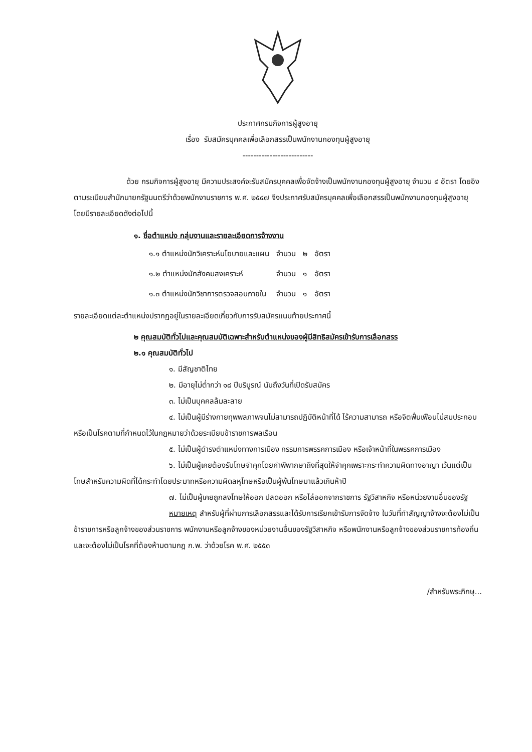ประกาศกรมกิจการผู้สูงอายุ
เรื่อง รับสมัครบุคคลเพื่อเลือกสรรเป็นพนักงานกองทุนผู้สูงอายุ
--------------------------
ด้วย กรมกิจการผู้สูงอายุ มีความประสงค์จะรับสมัครบุคคลเพื่อจัดจ้างเป็นพนักงานกองทุนผู้สูงอายุ จำนวน ๔ อัตรา โดยอิงตามระเบียบสำนักนายกรัฐมนตรีว่าด้วยพนักงานราชการ พ.ศ. ๒๕๔๗ จึงประกาศรับสมัครบุคคลเพื่อเลือกสรรเป็นพนักงานกองทุนผู้สูงอายุ โดยมีรายละเอียดดังต่อไปนี้
๑. ชื่อตำแหน่ง กลุ่มงานและรายละเอียดการจ้างงาน
| ๑.๑ ตำแหน่งนักวิเคราะห์นโยบายและแผน | จำนวน | ๒ | อัตรา |
| ๑.๒ ตำแหน่งนักสังคมสงเคราะห์ | จำนวน | ๑ | อัตรา |
| ๑.๓ ตำแหน่งนักวิชาการตรวจสอบภายใน | จำนวน | ๑ | อัตรา |
รายละเอียดแต่ละตำแหน่งปรากฏอยู่ในรายละเอียดเกี่ยวกับการรับสมัครแนบท้ายประกาศนี้
๒ คุณสมบัติทั่วไปและคุณสมบัติเฉพาะสำหรับตำแหน่งของผู้มีสิทธิสมัครเข้ารับการเลือกสรร
๒.๑ คุณสมบัติทั่วไป
๑. มีสัญชาติไทย
๒. มีอายุไม่ต่ำกว่า ๑๘ ปีบริบูรณ์ นับถึงวันที่เปิดรับสมัคร
๓. ไม่เป็นบุคคลล้มละลาย
๔. ไม่เป็นผู้มีร่างกายทุพพลภาพจนไม่สามารถปฏิบัติหน้าที่ได้ ไร้ความสามารถ หรือจิตฟั่นเฟือนไม่สมประกอบ หรือเป็นโรคตามที่กำหนดไว้ในกฎหมายว่าด้วยระเบียบข้าราชการพลเรือน
๕. ไม่เป็นผู้ดำรงตำแหน่งทางการเมือง กรรมการพรรคการเมือง หรือเจ้าหน้าที่ในพรรคการเมือง
๖. ไม่เป็นผู้เคยต้องรับโทษจำคุกโดยคำพิพากษาถึงที่สุดให้จำคุกเพราะกระทำความผิดทางอาญา เว้นแต่เป็นโทษสำหรับความผิดที่ได้กระทำโดยประมาทหรือความผิดลหุโทษหรือเป็นผู้พ้นโทษมาแล้วเกินห้าปี
๗. ไม่เป็นผู้เคยถูกลงโทษให้ออก ปลดออก หรือไล่ออกจากราชการ รัฐวิสาหกิจ หรือหน่วยงานอื่นของรัฐ
หมายเหตุ สำหรับผู้ที่ผ่านการเลือกสรรและได้รับการเรียกเข้ารับการจัดจ้าง ในวันที่ทำสัญญาจ้างจะต้องไม่เป็นข้าราชการหรือลูกจ้างของส่วนราชการ พนักงานหรือลูกจ้างของหน่วยงานอื่นของรัฐวิสาหกิจ หรือพนักงานหรือลูกจ้างของส่วนราชการท้องถิ่น และจะต้องไม่เป็นโรคที่ต้องห้ามตามกฎ ก.พ. ว่าด้วยโรค พ.ศ. ๒๕๕๓
/สำหรับพระภิกษุ...